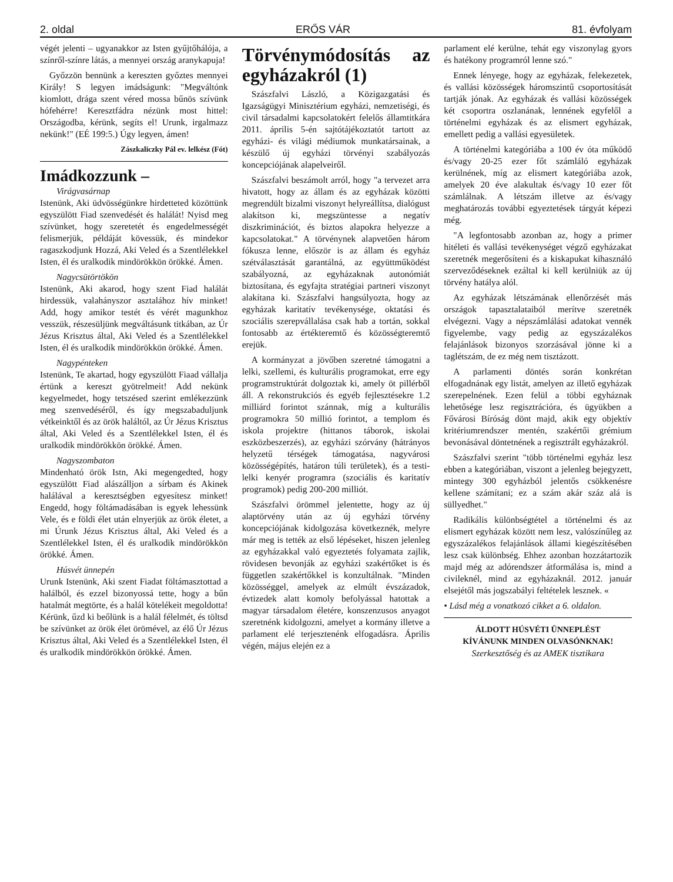2. oldal ERŐS VÁR 81. évfolyam
végét jelenti – ugyanakkor az Isten gyűjtőhálója, a színről-színre látás, a mennyei ország aranykapuja!
Győzzön bennünk a kereszten győztes mennyei Király! S legyen imádságunk: "Megváltónk kiomlott, drága szent véred mossa bűnös szívünk hófehérre! Keresztfádra nézünk most hittel: Országodba, kérünk, segíts el! Urunk, irgalmazz nekünk!" (EÉ 199:5.) Úgy legyen, ámen!
Zászkaliczky Pál ev. lelkész (Fót)
Imádkozzunk –
Virágvasárnap
Istenünk, Aki üdvösségünkre hirdetteted közöttünk egyszülött Fiad szenvedését és halálát! Nyisd meg szívünket, hogy szeretetét és engedelmességét felismerjük, példáját kövessük, és mindekor ragaszkodjunk Hozzá, Aki Veled és a Szentlélekkel Isten, él és uralkodik mindörökkön örökké. Ámen.
Nagycsütörtökön
Istenünk, Aki akarod, hogy szent Fiad halálát hirdessük, valahányszor asztalához hív minket! Add, hogy amikor testét és vérét magunkhoz vesszük, részesüljünk megváltásunk titkában, az Úr Jézus Krisztus által, Aki Veled és a Szentlélekkel Isten, él és uralkodik mindörökkön örökké. Ámen.
Nagypénteken
Istenünk, Te akartad, hogy egyszülött Fiaad vállalja értünk a kereszt gyötrelmeit! Add nekünk kegyelmedet, hogy tetszésed szerint emlékezzünk meg szenvedéséről, és így megszabaduljunk vétkeinktől és az örök haláltól, az Úr Jézus Krisztus által, Aki Veled és a Szentlélekkel Isten, él és uralkodik mindörökkön örökké. Ámen.
Nagyszombaton
Mindenható örök Istn, Aki megengedted, hogy egyszülött Fiad alászálljon a sírbam és Akinek halálával a keresztségben egyesítesz minket! Engedd, hogy föltámadásában is egyek lehessünk Vele, és e földi élet után elnyerjük az örök életet, a mi Úrunk Jézus Krisztus által, Aki Veled és a Szentlélekkel Isten, él és uralkodik mindörökkön örökké. Ámen.
Húsvét ünnepén
Urunk Istenünk, Aki szent Fiadat föltámasztottad a halálból, és ezzel bizonyossá tette, hogy a bűn hatalmát megtörte, és a halál kötelékeit megoldotta! Kérünk, űzd ki beőlünk is a halál félelmét, és töltsd be szívünket az örök élet örömével, az élő Úr Jézus Krisztus által, Aki Veled és a Szentlélekkel Isten, él és uralkodik mindörökkön örökké. Ámen.
Törvénymódosítás az egyházakról (1)
Szászfalvi László, a Közigazgatási és Igazságügyi Minisztérium egyházi, nemzetiségi, és civil társadalmi kapcsolatokért felelős államtitkára 2011. április 5-én sajtótájékoztatót tartott az egyházi- és világi médiumok munkatársainak, a készülő új egyházi törvényi szabályozás koncepciójának alapelveiről.
Szászfalvi beszámolt arról, hogy "a tervezet arra hivatott, hogy az állam és az egyházak közötti megrendült bizalmi viszonyt helyreállítsa, dialógust alakítson ki, megszüntesse a negatív diszkriminációt, és biztos alapokra helyezze a kapcsolatokat." A törvénynek alapvetően három fókusza lenne, először is az állam és egyház szétválasztását garantálná, az együttműködést szabályozná, az egyházaknak autonómiát biztosítana, és egyfajta stratégiai partneri viszonyt alakítana ki. Szászfalvi hangsúlyozta, hogy az egyházak karitatív tevékenysége, oktatási és szociális szerepvállalása csak hab a tortán, sokkal fontosabb az értékteremtő és közösségteremtő erejük.
A kormányzat a jövőben szeretné támogatni a lelki, szellemi, és kulturális programokat, erre egy programstruktúrát dolgoztak ki, amely öt pillérből áll. A rekonstrukciós és egyéb fejlesztésekre 1.2 milliárd forintot szánnak, míg a kulturális programokra 50 millió forintot, a templom és iskola projektre (hittanos táborok, iskolai eszközbeszerzés), az egyházi szórvány (hátrányos helyzetű térségek támogatása, nagyvárosi közösségépítés, határon túli területek), és a testi-lelki kenyér programra (szociális és karitatív programok) pedig 200-200 milliót.
Szászfalvi örömmel jelentette, hogy az új alaptörvény után az új egyházi törvény koncepciójának kidolgozása következnék, melyre már meg is tették az első lépéseket, hiszen jelenleg az egyházakkal való egyeztetés folyamata zajlik, rövidesen bevonják az egyházi szakértőket is és független szakértőkkel is konzultálnak. "Minden közösséggel, amelyek az elmúlt évszázadok, évtizedek alatt komoly befolyással hatottak a magyar társadalom életére, konszenzusos anyagot szeretnénk kidolgozni, amelyet a kormány illetve a parlament elé terjesztenénk elfogadásra. Április végén, május elején ez a
parlament elé kerülne, tehát egy viszonylag gyors és hatékony programról lenne szó."
Ennek lényege, hogy az egyházak, felekezetek, és vallási közösségek háromszintű csoportosítását tartják jónak. Az egyházak és vallási közösségek két csoportra oszlanának, lennének egyfelől a történelmi egyházak és az elismert egyházak, emellett pedig a vallási egyesületek.
A történelmi kategóriába a 100 év óta működő és/vagy 20-25 ezer főt számláló egyházak kerülnének, míg az elismert kategóriába azok, amelyek 20 éve alakultak és/vagy 10 ezer főt számlálnak. A létszám illetve az és/vagy meghatározás további egyeztetések tárgyát képezi még.
"A legfontosabb azonban az, hogy a primer hitéleti és vallási tevékenységet végző egyházakat szeretnék megerősíteni és a kiskapukat kihasználó szerveződéseknek ezáltal ki kell kerülniük az új törvény hatálya alól.
Az egyházak létszámának ellenőrzését más országok tapasztalataiból merítve szeretnék elvégezni. Vagy a népszámlálási adatokat vennék figyelembe, vagy pedig az egyszázalékos felajánlások bizonyos szorzásával jönne ki a taglétszám, de ez még nem tisztázott.
A parlamenti döntés során konkrétan elfogadnának egy listát, amelyen az illető egyházak szerepelnének. Ezen felül a többi egyháznak lehetősége lesz regisztrációra, és ügyükben a Fővárosi Bíróság dönt majd, akik egy objektív kritériumrendszer mentén, szakértői grémium bevonásával döntetnének a regisztrált egyházakról.
Szászfalvi szerint "több történelmi egyház lesz ebben a kategóriában, viszont a jelenleg bejegyzett, mintegy 300 egyházból jelentős csökkenésre kellene számítani; ez a szám akár száz alá is süllyedhet."
Radikális különbségtétel a történelmi és az elismert egyházak között nem lesz, valószínűleg az egyszázalékos felajánlások állami kiegészítésében lesz csak különbség. Ehhez azonban hozzátartozik majd még az adórendszer átformálása is, mind a civileknél, mind az egyházaknál. 2012. január elsejétől más jogszabályi feltételek lesznek. «
• Lásd még a vonatkozó cikket a 6. oldalon.
ÁLDOTT HÚSVÉTI ÜNNEPLÉST
KÍVÁNUNK MINDEN OLVASÓNKNAK!
Szerkesztőség és az AMEK tisztikara